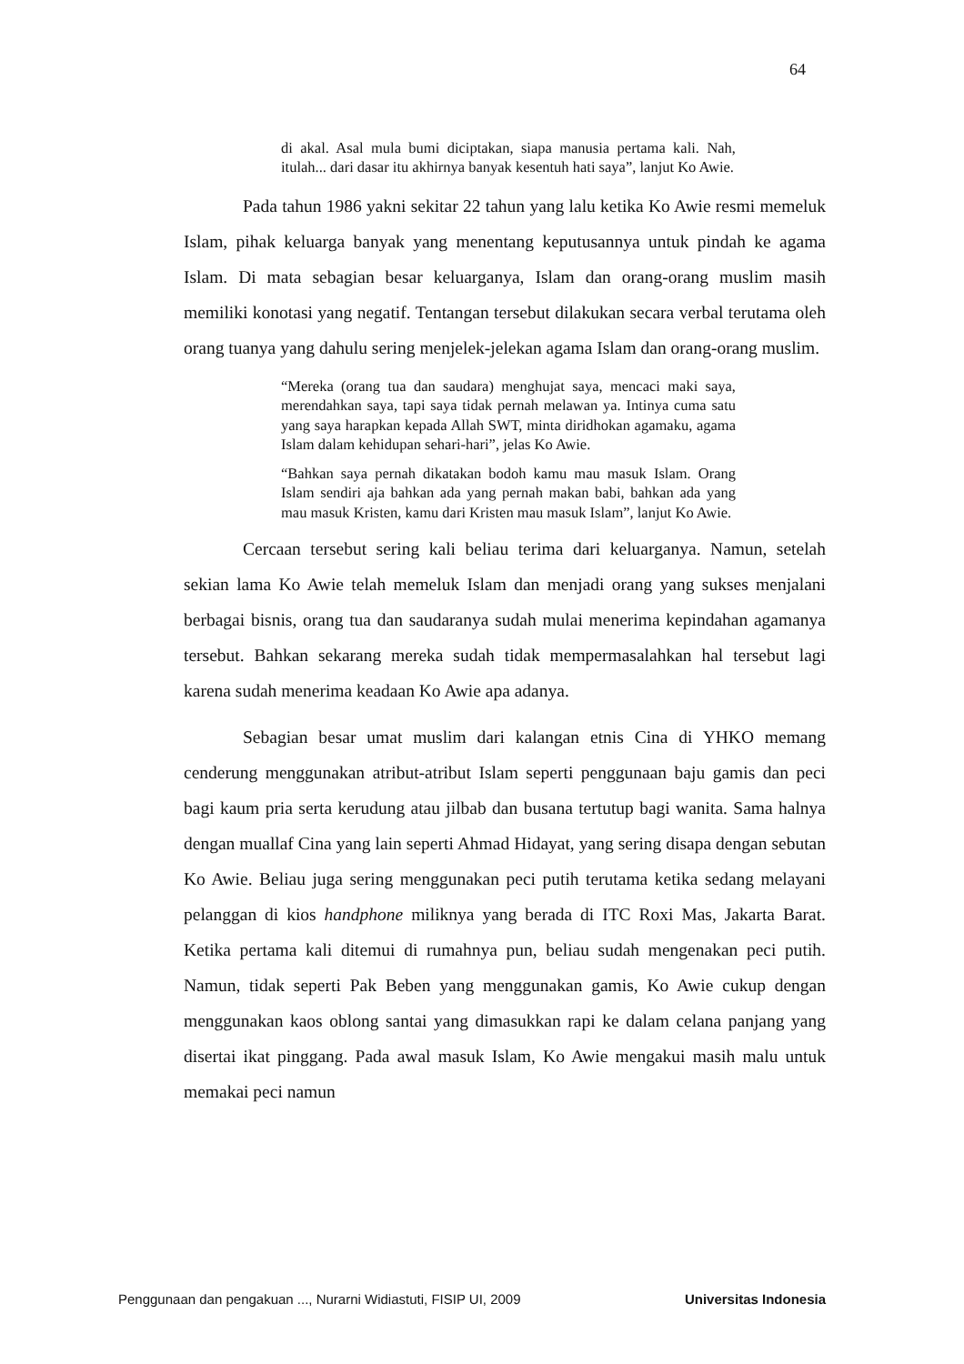64
di akal. Asal mula bumi diciptakan, siapa manusia pertama kali. Nah, itulah... dari dasar itu akhirnya banyak kesentuh hati saya”, lanjut Ko Awie.
Pada tahun 1986 yakni sekitar 22 tahun yang lalu ketika Ko Awie resmi memeluk Islam, pihak keluarga banyak yang menentang keputusannya untuk pindah ke agama Islam. Di mata sebagian besar keluarganya, Islam dan orang-orang muslim masih memiliki konotasi yang negatif. Tentangan tersebut dilakukan secara verbal terutama oleh orang tuanya yang dahulu sering menjelek-jelekan agama Islam dan orang-orang muslim.
“Mereka (orang tua dan saudara) menghujat saya, mencaci maki saya, merendahkan saya, tapi saya tidak pernah melawan ya. Intinya cuma satu yang saya harapkan kepada Allah SWT, minta diridhokan agamaku, agama Islam dalam kehidupan sehari-hari”, jelas Ko Awie.
“Bahkan saya pernah dikatakan bodoh kamu mau masuk Islam. Orang Islam sendiri aja bahkan ada yang pernah makan babi, bahkan ada yang mau masuk Kristen, kamu dari Kristen mau masuk Islam”, lanjut Ko Awie.
Cercaan tersebut sering kali beliau terima dari keluarganya. Namun, setelah sekian lama Ko Awie telah memeluk Islam dan menjadi orang yang sukses menjalani berbagai bisnis, orang tua dan saudaranya sudah mulai menerima kepindahan agamanya tersebut. Bahkan sekarang mereka sudah tidak mempermasalahkan hal tersebut lagi karena sudah menerima keadaan Ko Awie apa adanya.
Sebagian besar umat muslim dari kalangan etnis Cina di YHKO memang cenderung menggunakan atribut-atribut Islam seperti penggunaan baju gamis dan peci bagi kaum pria serta kerudung atau jilbab dan busana tertutup bagi wanita. Sama halnya dengan muallaf Cina yang lain seperti Ahmad Hidayat, yang sering disapa dengan sebutan Ko Awie. Beliau juga sering menggunakan peci putih terutama ketika sedang melayani pelanggan di kios handphone miliknya yang berada di ITC Roxi Mas, Jakarta Barat. Ketika pertama kali ditemui di rumahnya pun, beliau sudah mengenakan peci putih. Namun, tidak seperti Pak Beben yang menggunakan gamis, Ko Awie cukup dengan menggunakan kaos oblong santai yang dimasukkan rapi ke dalam celana panjang yang disertai ikat pinggang. Pada awal masuk Islam, Ko Awie mengakui masih malu untuk memakai peci namun
Penggunaan dan pengakuan ..., Nurarni Widiastuti, FISIP UI, 2009 Universitas Indonesia